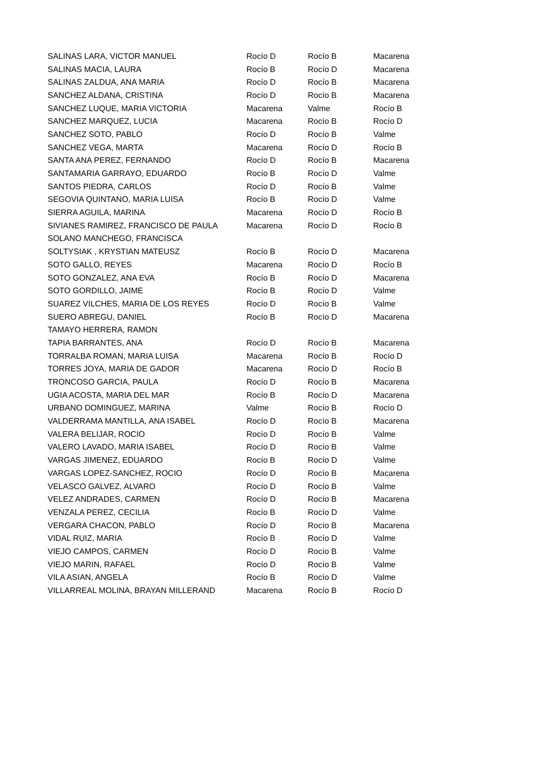| SALINAS LARA, VICTOR MANUEL | Rocío D | Rocío B | Macarena |
| SALINAS MACIA, LAURA | Rocío B | Rocío D | Macarena |
| SALINAS ZALDUA, ANA MARIA | Rocío D | Rocío B | Macarena |
| SANCHEZ ALDANA, CRISTINA | Rocío D | Rocío B | Macarena |
| SANCHEZ LUQUE, MARIA VICTORIA | Macarena | Valme | Rocío B |
| SANCHEZ MARQUEZ, LUCIA | Macarena | Rocío B | Rocío D |
| SANCHEZ SOTO, PABLO | Rocío D | Rocío B | Valme |
| SANCHEZ VEGA, MARTA | Macarena | Rocío D | Rocío B |
| SANTA ANA PEREZ, FERNANDO | Rocío D | Rocío B | Macarena |
| SANTAMARIA GARRAYO, EDUARDO | Rocío B | Rocío D | Valme |
| SANTOS PIEDRA, CARLOS | Rocío D | Rocío B | Valme |
| SEGOVIA QUINTANO, MARIA LUISA | Rocío B | Rocío D | Valme |
| SIERRA AGUILA, MARINA | Macarena | Rocío D | Rocío B |
| SIVIANES RAMIREZ, FRANCISCO DE PAULA | Macarena | Rocío D | Rocío B |
| SOLANO MANCHEGO, FRANCISCA | | | |
| SOLTYSIAK , KRYSTIAN MATEUSZ | Rocío B | Rocío D | Macarena |
| SOTO GALLO, REYES | Macarena | Rocío D | Rocío B |
| SOTO GONZALEZ, ANA EVA | Rocío B | Rocío D | Macarena |
| SOTO GORDILLO, JAIME | Rocío B | Rocío D | Valme |
| SUAREZ VILCHES, MARIA DE LOS REYES | Rocío D | Rocío B | Valme |
| SUERO ABREGU, DANIEL | Rocío B | Rocío D | Macarena |
| TAMAYO HERRERA, RAMON | | | |
| TAPIA BARRANTES, ANA | Rocío D | Rocío B | Macarena |
| TORRALBA ROMAN, MARIA LUISA | Macarena | Rocío B | Rocío D |
| TORRES JOYA, MARIA DE GADOR | Macarena | Rocío D | Rocío B |
| TRONCOSO GARCIA, PAULA | Rocío D | Rocío B | Macarena |
| UGIA ACOSTA, MARIA DEL MAR | Rocío B | Rocío D | Macarena |
| URBANO DOMINGUEZ, MARINA | Valme | Rocío B | Rocío D |
| VALDERRAMA MANTILLA, ANA ISABEL | Rocío D | Rocío B | Macarena |
| VALERA BELIJAR, ROCIO | Rocío D | Rocío B | Valme |
| VALERO LAVADO, MARIA ISABEL | Rocío D | Rocío B | Valme |
| VARGAS JIMENEZ, EDUARDO | Rocío B | Rocío D | Valme |
| VARGAS LOPEZ-SANCHEZ, ROCIO | Rocío D | Rocío B | Macarena |
| VELASCO GALVEZ, ALVARO | Rocío D | Rocío B | Valme |
| VELEZ ANDRADES, CARMEN | Rocío D | Rocío B | Macarena |
| VENZALA PEREZ, CECILIA | Rocío B | Rocío D | Valme |
| VERGARA CHACON, PABLO | Rocío D | Rocío B | Macarena |
| VIDAL RUIZ, MARIA | Rocío B | Rocío D | Valme |
| VIEJO CAMPOS, CARMEN | Rocío D | Rocío B | Valme |
| VIEJO MARIN, RAFAEL | Rocío D | Rocío B | Valme |
| VILA ASIAN, ANGELA | Rocío B | Rocío D | Valme |
| VILLARREAL MOLINA, BRAYAN MILLERAND | Macarena | Rocío B | Rocío D |